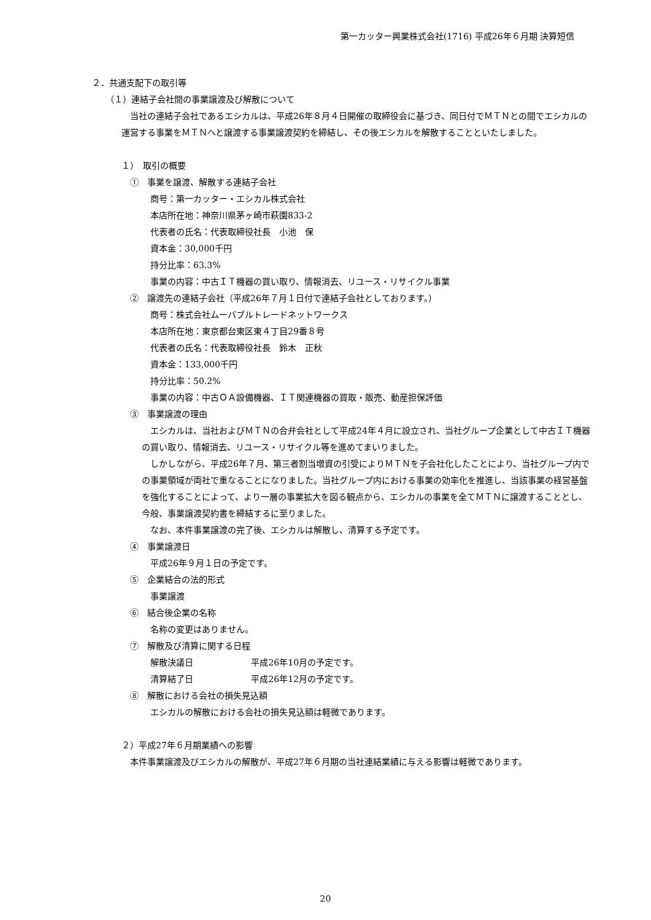第一カッター興業株式会社(1716) 平成26年６月期 決算短信
２．共通支配下の取引等
（１）連結子会社間の事業譲渡及び解散について
当社の連結子会社であるエシカルは、平成26年８月４日開催の取締役会に基づき、同日付でＭＴＮとの間でエシカルの運営する事業をＭＴＮへと譲渡する事業譲渡契約を締結し、その後エシカルを解散することといたしました。
１）　取引の概要
①　事業を譲渡、解散する連結子会社
商号：第一カッター・エシカル株式会社
本店所在地：神奈川県茅ヶ崎市萩園833-2
代表者の氏名：代表取締役社長　小池　保
資本金：30,000千円
持分比率：63.3%
事業の内容：中古ＩＴ機器の買い取り、情報消去、リユース・リサイクル事業
②　譲渡先の連結子会社（平成26年７月１日付で連結子会社としております。）
商号：株式会社ムーバブルトレードネットワークス
本店所在地：東京都台東区東４丁目29番８号
代表者の氏名：代表取締役社長　鈴木　正秋
資本金：133,000千円
持分比率：50.2%
事業の内容：中古ＯＡ設備機器、ＩＴ関連機器の買取・販売、動産担保評価
③　事業譲渡の理由
エシカルは、当社およびＭＴＮの合弁会社として平成24年４月に設立され、当社グループ企業として中古ＩＴ機器の買い取り、情報消去、リユース・リサイクル等を進めてまいりました。
しかしながら、平成26年７月、第三者割当増資の引受によりＭＴＮを子会社化したことにより、当社グループ内での事業領域が両社で重なることになりました。当社グループ内における事業の効率化を推進し、当該事業の経営基盤を強化することによって、より一層の事業拡大を図る観点から、エシカルの事業を全てＭＴＮに譲渡することとし、今般、事業譲渡契約書を締結するに至りました。
なお、本件事業譲渡の完了後、エシカルは解散し、清算する予定です。
④　事業譲渡日
平成26年９月１日の予定です。
⑤　企業結合の法的形式
事業譲渡
⑥　結合後企業の名称
名称の変更はありません。
⑦　解散及び清算に関する日程
解散決議日 平成26年10月の予定です。
清算結了日 平成26年12月の予定です。
⑧　解散における会社の損失見込額
エシカルの解散における会社の損失見込額は軽微であります。
２）平成27年６月期業績への影響
本件事業譲渡及びエシカルの解散が、平成27年６月期の当社連結業績に与える影響は軽微であります。
20